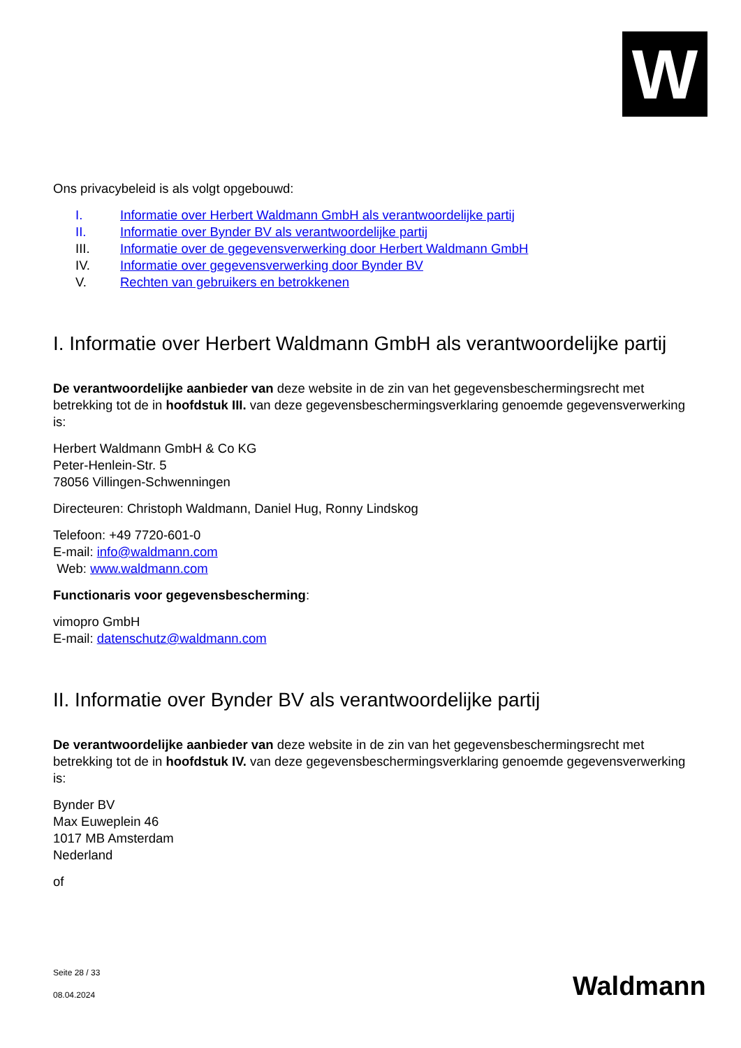W
Ons privacybeleid is als volgt opgebouwd:
I. Informatie over Herbert Waldmann GmbH als verantwoordelijke partij
II. Informatie over Bynder BV als verantwoordelijke partij
III. Informatie over de gegevensverwerking door Herbert Waldmann GmbH
IV. Informatie over gegevensverwerking door Bynder BV
V. Rechten van gebruikers en betrokkenen
I. Informatie over Herbert Waldmann GmbH als verantwoordelijke partij
De verantwoordelijke aanbieder van deze website in de zin van het gegevensbeschermingsrecht met betrekking tot de in hoofdstuk III. van deze gegevensbeschermingsverklaring genoemde gegevensverwerking is:
Herbert Waldmann GmbH & Co KG
Peter-Henlein-Str. 5
78056 Villingen-Schwenningen
Directeuren: Christoph Waldmann, Daniel Hug, Ronny Lindskog
Telefoon: +49 7720-601-0
E-mail: info@waldmann.com
Web: www.waldmann.com
Functionaris voor gegevensbescherming:
vimopro GmbH
E-mail: datenschutz@waldmann.com
II. Informatie over Bynder BV als verantwoordelijke partij
De verantwoordelijke aanbieder van deze website in de zin van het gegevensbeschermingsrecht met betrekking tot de in hoofdstuk IV. van deze gegevensbeschermingsverklaring genoemde gegevensverwerking is:
Bynder BV
Max Euweplein 46
1017 MB Amsterdam
Nederland
of
Seite 28 / 33
08.04.2024
Waldmann